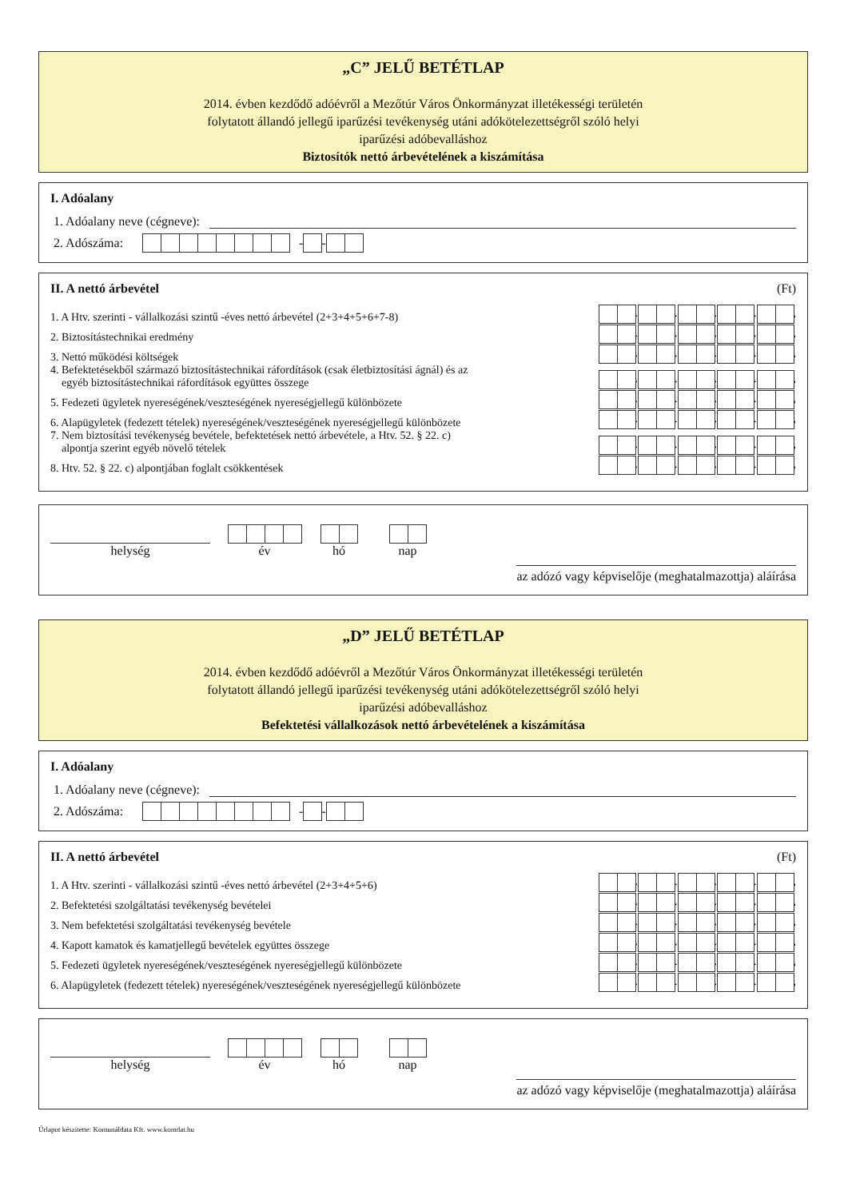„C” JELŰ BETÉTLAP
2014. évben kezdődő adóévről a Mezőtúr Város Önkormányzat illetékességi területén
folytatott állandó jellegű iparűzési tevékenység utáni adókötelezettségről szóló helyi
iparűzési adóbevalláshoz
Biztosítók nettó árbevételének a kiszámítása
I. Adóalany
1. Adóalany neve (cégneve):
2. Adószáma: - -
II. A nettó árbevétel (Ft)
1. A Htv. szerinti - vállalkozási szintű -éves nettó árbevétel (2+3+4+5+6+7-8) . . . . ,
2. Biztosítástechnikai eredmény . . . . ,
3. Nettó működési költségek . . . . ,
4. Befektetésekből származó biztosítástechnikai ráfordítások (csak életbiztosítási ágnál) és az
egyéb biztosítástechnikai ráfordítások együttes összege . . . . ,
5. Fedezeti ügyletek nyereségének/veszteségének nyereségjellegű különbözete . . . . ,
6. Alapügyletek (fedezett tételek) nyereségének/veszteségének nyereségjellegű különbözete . . . . ,
7. Nem biztosítási tevékenység bevétele, befektetések nettó árbevétele, a Htv. 52. § 22. c)
alpontja szerint egyéb növelő tételek . . . . ,
8. Htv. 52. § 22. c) alpontjában foglalt csökkentések . . . . ,
helység
év
hó
nap
az adózó vagy képviselője (meghatalmazottja) aláírása
„D” JELŰ BETÉTLAP
2014. évben kezdődő adóévről a Mezőtúr Város Önkormányzat illetékességi területén
folytatott állandó jellegű iparűzési tevékenység utáni adókötelezettségről szóló helyi
iparűzési adóbevalláshoz
Befektetési vállalkozások nettó árbevételének a kiszámítása
I. Adóalany
1. Adóalany neve (cégneve):
2. Adószáma: - -
II. A nettó árbevétel (Ft)
1. A Htv. szerinti - vállalkozási szintű -éves nettó árbevétel (2+3+4+5+6) . . . . ,
2. Befektetési szolgáltatási tevékenység bevételei . . . . ,
3. Nem befektetési szolgáltatási tevékenység bevétele . . . . ,
4. Kapott kamatok és kamatjellegű bevételek együttes összege . . . . ,
5. Fedezeti ügyletek nyereségének/veszteségének nyereségjellegű különbözete . . . . ,
6. Alapügyletek (fedezett tételek) nyereségének/veszteségének nyereségjellegű különbözete . . . . ,
helység
év
hó
nap
az adózó vagy képviselője (meghatalmazottja) aláírása
Űrlapot készítette: Komunáldata Kft. www.komdat.hu